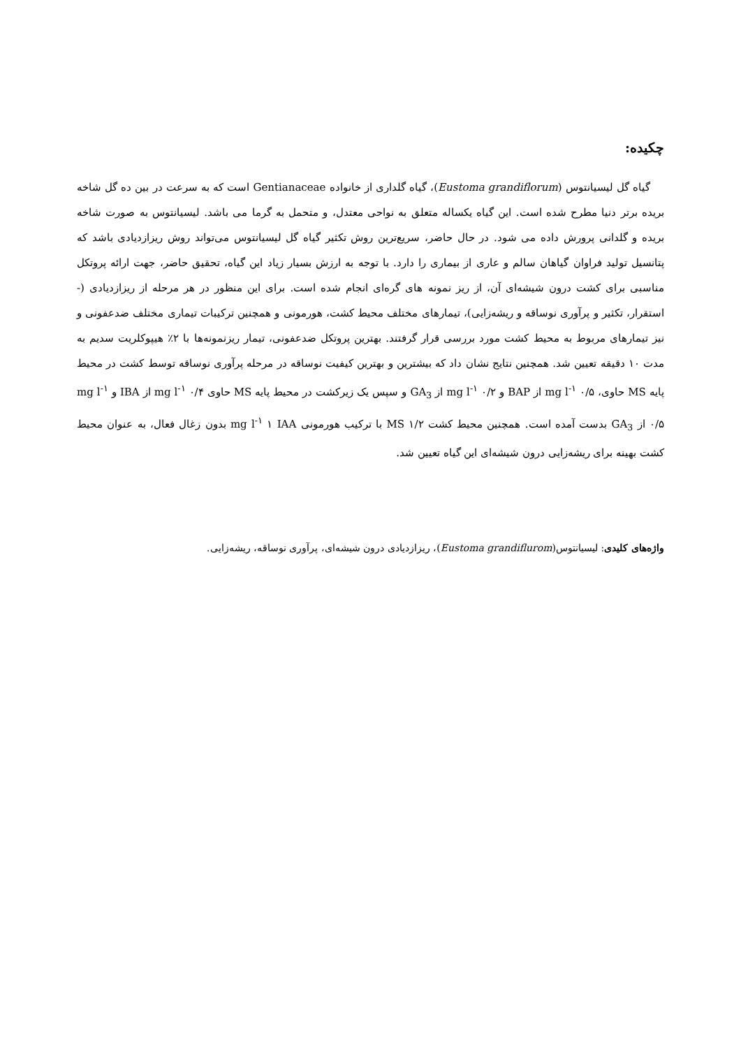چکیده:
گیاه گل لیسیانتوس (Eustoma grandiflorum)، گیاه گلداری از خانواده Gentianaceae است که به سرعت در بین ده گل شاخه بریده برتر دنیا مطرح شده است. این گیاه یکساله متعلق به نواحی معتدل، و متحمل به گرما می باشد. لیسیانتوس به صورت شاخه بریده و گلدانی پرورش داده می شود. در حال حاضر، سریع‌ترین روش تکثیر گیاه گل لیسیانتوس می‌تواند روش ریزازدیادی باشد که پتانسیل تولید فراوان گیاهان سالم و عاری از بیماری را دارد. با توجه به ارزش بسیار زیاد این گیاه، تحقیق حاضر، جهت ارائه پروتکل مناسبی برای کشت درون شیشه‌ای آن، از ریز نمونه های گره‌ای انجام شده است. برای این منظور در هر مرحله از ریزازدیادی (- استقرار، تکثیر و پرآوری نوساقه و ریشه‌زایی)، تیمارهای مختلف محیط کشت، هورمونی و همچنین ترکیبات تیماری مختلف ضدعفونی و نیز تیمارهای مربوط به محیط کشت مورد بررسی قرار گرفتند. بهترین پروتکل ضدعفونی، تیمار ریزنمونه‌ها با ۲٪ هیپوکلریت سدیم به مدت ۱۰ دقیقه تعیین شد. همچنین نتایج نشان داد که بیشترین و بهترین کیفیت نوساقه در مرحله پرآوری نوساقه توسط کشت در محیط پایه MS حاوی، mg l<sup>-۱</sup> ۰/۵ از BAP و mg l<sup>-۱</sup> ۰/۲ از GA<sub>3</sub> و سپس یک زیرکشت در محیط پایه MS حاوی mg l<sup>-۱</sup> ۰/۴ از IBA و mg l<sup>-۱</sup> ۰/۵ از GA<sub>3</sub> بدست آمده است. همچنین محیط کشت MS ۱/۲ با ترکیب هورمونی mg l<sup>-۱</sup> ۱ IAA بدون زغال فعال، به عنوان محیط کشت بهینه برای ریشه‌زایی درون شیشه‌ای این گیاه تعیین شد.
واژه‌های کلیدی: لیسیانتوس(Eustoma grandiflurom)، ریزازدیادی درون شیشه‌ای، پرآوری نوساقه، ریشه‌زایی.